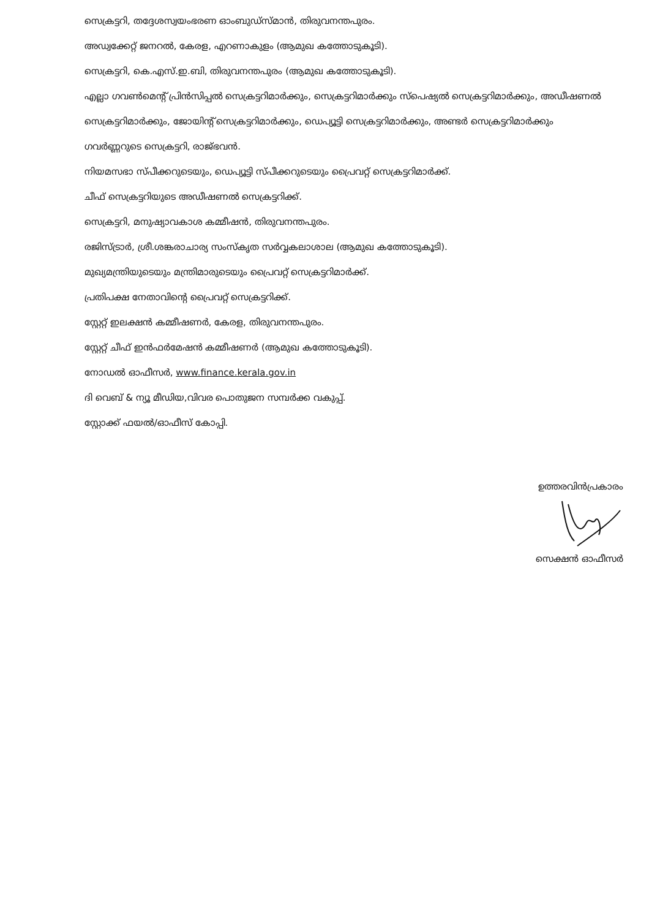സെക്രട്ടറി, തദ്ദേശസ്വയംഭരണ ഓംബുഡ്സ്മാൻ, തിരുവനന്തപുരം.
അഡ്വക്കേറ്റ് ജനറൽ, കേരള, എറണാകുളം (ആമുഖ കത്തോടുകൂടി).
സെക്രട്ടറി, കെ.എസ്.ഇ.ബി, തിരുവനന്തപുരം (ആമുഖ കത്തോടുകൂടി).
എല്ലാ ഗവൺമെന്റ് പ്രിൻസിപ്പൽ സെക്രട്ടറിമാർക്കും, സെക്രട്ടറിമാർക്കും സ്പെഷ്യൽ സെക്രട്ടറിമാർക്കും, അഡീഷണൽ സെക്രട്ടറിമാർക്കും, ജോയിന്റ് സെക്രട്ടറിമാർക്കും, ഡെപ്യൂട്ടി സെക്രട്ടറിമാർക്കും, അണ്ടർ സെക്രട്ടറിമാർക്കും
ഗവർണ്ണറുടെ സെക്രട്ടറി, രാജ്ഭവൻ.
നിയമസഭാ സ്പീക്കറുടെയും, ഡെപ്യൂട്ടി സ്പീക്കറുടെയും പ്രൈവറ്റ് സെക്രട്ടറിമാർക്ക്.
ചീഫ് സെക്രട്ടറിയുടെ അഡീഷണൽ സെക്രട്ടറിക്ക്.
സെക്രട്ടറി, മനുഷ്യാവകാശ കമ്മീഷൻ, തിരുവനന്തപുരം.
രജിസ്ട്രാർ, ശ്രീ.ശങ്കരാചാര്യ സംസ്കൃത സർവ്വകലാശാല (ആമുഖ കത്തോടുകൂടി).
മുഖ്യമന്ത്രിയുടെയും മന്ത്രിമാരുടെയും പ്രൈവറ്റ് സെക്രട്ടറിമാർക്ക്.
പ്രതിപക്ഷ നേതാവിന്റെ പ്രൈവറ്റ് സെക്രട്ടറിക്ക്.
സ്റ്റേറ്റ് ഇലക്ഷൻ കമ്മീഷണർ, കേരള, തിരുവനന്തപുരം.
സ്റ്റേറ്റ് ചീഫ് ഇൻഫർമേഷൻ കമ്മീഷണർ (ആമുഖ കത്തോടുകൂടി).
നോഡൽ ഓഫീസർ, www.finance.kerala.gov.in
ദി വെബ് & ന്യൂ മീഡിയ,വിവര പൊതുജന സമ്പർക്ക വകുപ്പ്.
സ്റ്റോക്ക് ഫയൽ/ഓഫീസ് കോപ്പി.
ഉത്തരവിൻപ്രകാരം
സെക്ഷൻ ഓഫീസർ